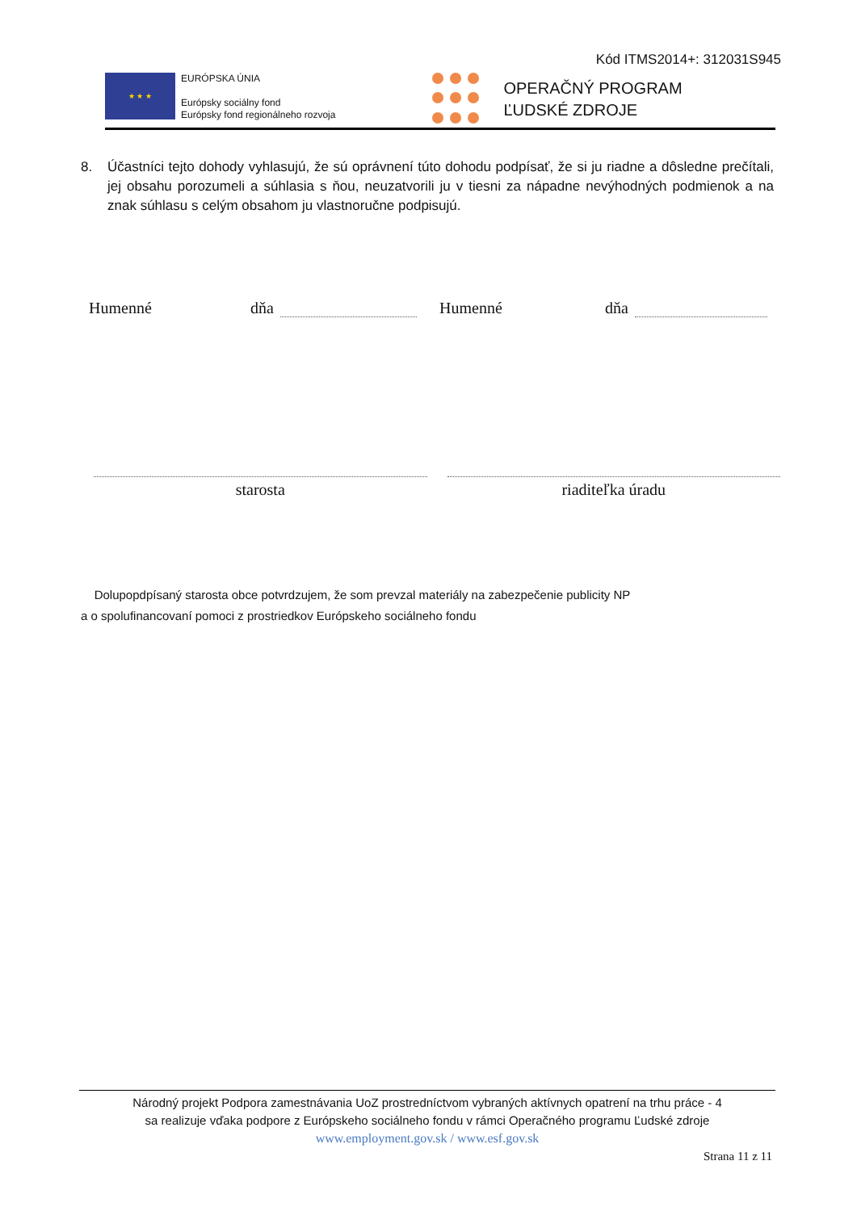Kód ITMS2014+: 312031S945
★ ★ ★
EURÓPSKA ÚNIA
Európsky sociálny fond
Európsky fond regionálneho rozvoja
OPERAČNÝ PROGRAM
ĽUDSKÉ ZDROJE
8. Účastníci tejto dohody vyhlasujú, že sú oprávnení túto dohodu podpísať, že si ju riadne a dôsledne prečítali, jej obsahu porozumeli a súhlasia s ňou, neuzatvorili ju v tiesni za nápadne nevýhodných podmienok a na znak súhlasu s celým obsahom ju vlastnoručne podpisujú.
Humenné dňa Humenné dňa
starosta riaditeľka úradu
Dolupopdpísaný starosta obce potvrdzujem, že som prevzal materiály na zabezpečenie publicity NP
a o spolufinancovaní pomoci z prostriedkov Európskeho sociálneho fondu
Národný projekt Podpora zamestnávania UoZ prostredníctvom vybraných aktívnych opatrení na trhu práce - 4
sa realizuje vďaka podpore z Európskeho sociálneho fondu v rámci Operačného programu Ľudské zdroje
www.employment.gov.sk / www.esf.gov.sk
Strana 11 z 11